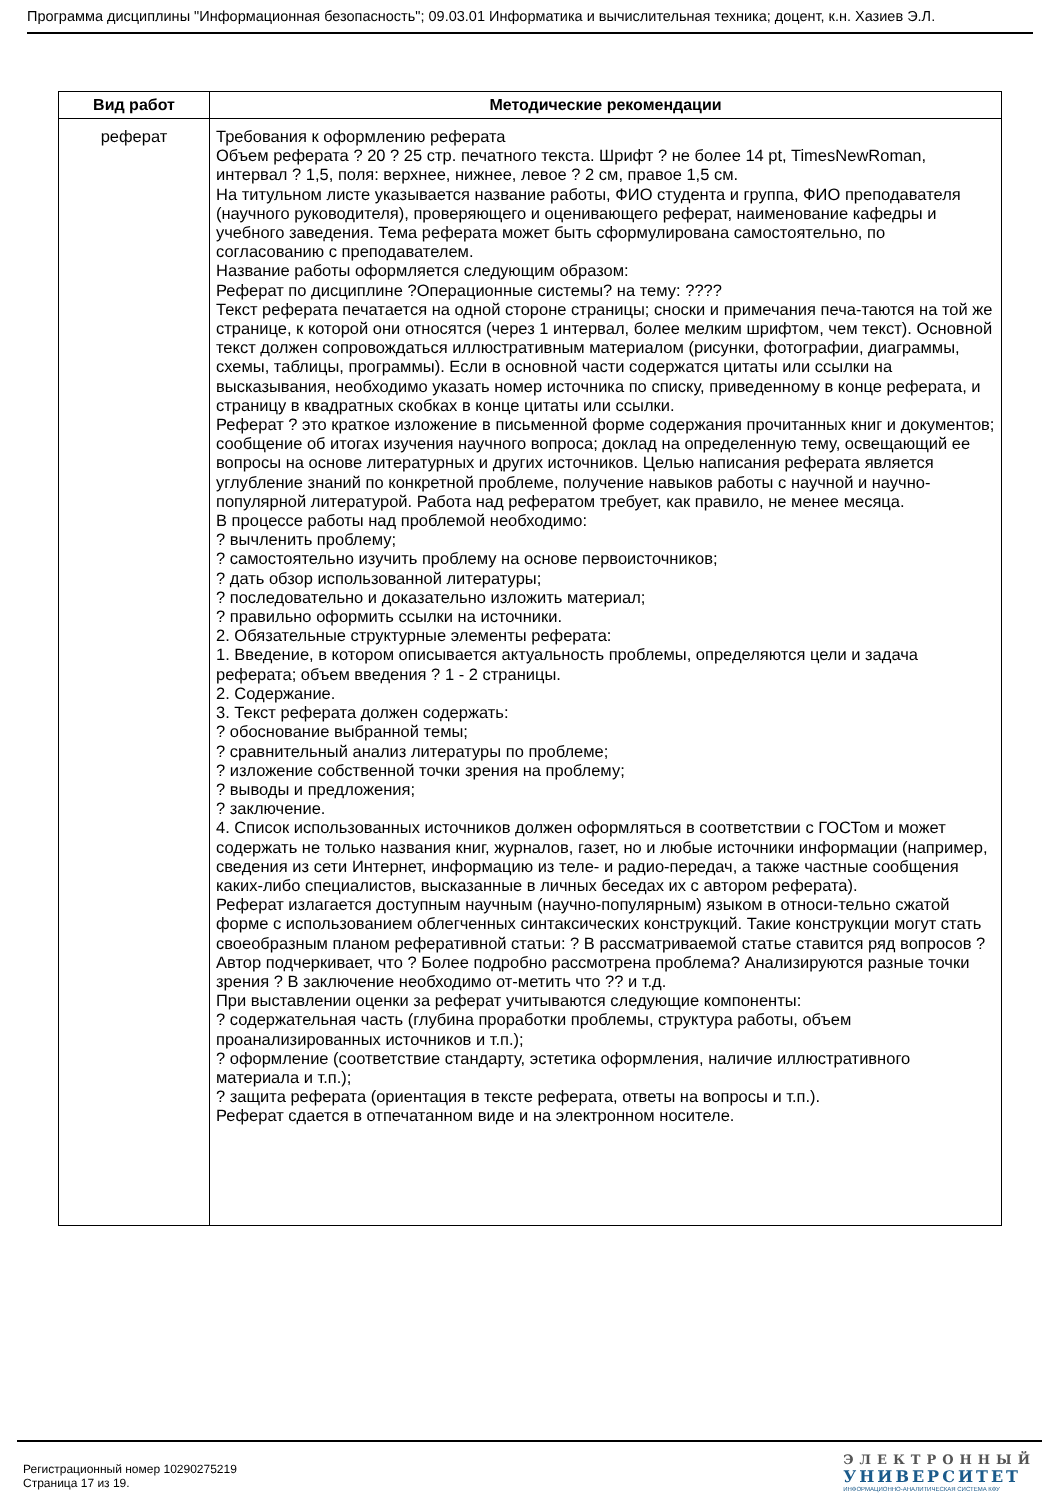Программа дисциплины "Информационная безопасность"; 09.03.01 Информатика и вычислительная техника; доцент, к.н. Хазиев Э.Л.
| Вид работ | Методические рекомендации |
| --- | --- |
| реферат | Требования к оформлению реферата Объем реферата ? 20 ? 25 стр. печатного текста. Шрифт ? не более 14 pt, TimesNewRoman, интервал ? 1,5, поля: верхнее, нижнее, левое ? 2 см, правое 1,5 см. На титульном листе указывается название работы, ФИО студента и группа, ФИО преподавателя (научного руководителя), проверяющего и оценивающего реферат, наименование кафедры и учебного заведения. Тема реферата может быть сформулирована самостоятельно, по согласованию с преподавателем. Название работы оформляется следующим образом: Реферат по дисциплине ?Операционные системы? на тему: ???? Текст реферата печатается на одной стороне страницы; сноски и примечания печа-таются на той же странице, к которой они относятся (через 1 интервал, более мелким шрифтом, чем текст). Основной текст должен сопровождаться иллюстративным материалом (рисунки, фотографии, диаграммы, схемы, таблицы, программы). Если в основной части содержатся цитаты или ссылки на высказывания, необходимо указать номер источника по списку, приведенному в конце реферата, и страницу в квадратных скобках в конце цитаты или ссылки. Реферат ? это краткое изложение в письменной форме содержания прочитанных книг и документов; сообщение об итогах изучения научного вопроса; доклад на определенную тему, освещающий ее вопросы на основе литературных и других источников. Целью написания реферата является углубление знаний по конкретной проблеме, получение навыков работы с научной и научно-популярной литературой. Работа над рефератом требует, как правило, не менее месяца. В процессе работы над проблемой необходимо: ? вычленить проблему; ? самостоятельно изучить проблему на основе первоисточников; ? дать обзор использованной литературы; ? последовательно и доказательно изложить материал; ? правильно оформить ссылки на источники. 2. Обязательные структурные элементы реферата: 1. Введение, в котором описывается актуальность проблемы, определяются цели и задача реферата; объем введения ? 1 - 2 страницы. 2. Содержание. 3. Текст реферата должен содержать: ? обоснование выбранной темы; ? сравнительный анализ литературы по проблеме; ? изложение собственной точки зрения на проблему; ? выводы и предложения; ? заключение. 4. Список использованных источников должен оформляться в соответствии с ГОСТом и может содержать не только названия книг, журналов, газет, но и любые источники информации (например, сведения из сети Интернет, информацию из теле- и радио-передач, а также частные сообщения каких-либо специалистов, высказанные в личных беседах их с автором реферата). Реферат излагается доступным научным (научно-популярным) языком в относи-тельно сжатой форме с использованием облегченных синтаксических конструкций. Такие конструкции могут стать своеобразным планом реферативной статьи: ? В рассматриваемой статье ставится ряд вопросов ?Автор подчеркивает, что ? Более подробно рассмотрена проблема? Анализируются разные точки зрения ? В заключение необходимо от-метить что ?? и т.д. При выставлении оценки за реферат учитываются следующие компоненты: ? содержательная часть (глубина проработки проблемы, структура работы, объем проанализированных источников и т.п.); ? оформление (соответствие стандарту, эстетика оформления, наличие иллюстративного материала и т.п.); ? защита реферата (ориентация в тексте реферата, ответы на вопросы и т.п.). Реферат сдается в отпечатанном виде и на электронном носителе. |
Регистрационный номер 10290275219
Страница 17 из 19.
ЭЛЕКТРОННЫЙ
УНИВЕРСИТЕТ
ИНФОРМАЦИОННО-АНАЛИТИЧЕСКАЯ СИСТЕМА КФУ